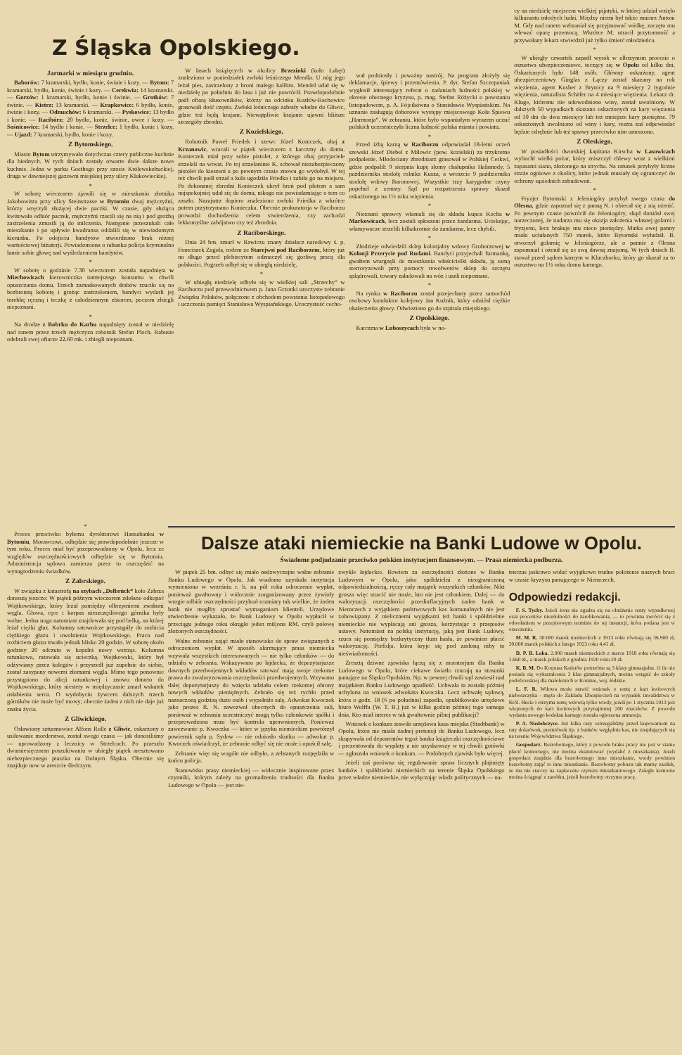Z Śląska Opolskiego.
Jarmarki w miesiącu grudniu.
Baborów: 7 kramarski, bydło, konie, świnie i kozy. — Bytom: 7 kramarski, bydło, konie, świnie i kozy. — Cerekwia: 14 kramarski. — Gorzów: 1 kramarski, bydło, konie i świnie. — Grotków: 7 świnie. — Kietrz: 13 kramarski. — Krapkowice: 6 bydło, konie, świnie i kozy. — Odmuchów: 6 kramarski. — Pyskowice: 13 bydło i konie. — Racibórz: 20 bydło, konie, świnie, owce i kozy. — Sośnicowice: 14 bydło i konie. — Strzelce: 1 bydło, konie i kozy. — Ujazd: 7 kramarski, bydło, konie i kozy.
Z Bytomskiego.
Miasto Bytom utrzymywało dotychczas cztery publiczne kuchnie dla biednych. W tych dniach zostały otwarte dwie dalsze nowe kuchnie. Jedna w parku Goethego przy szosie Królewskohuckiej, druga w dawniejszej gazowni miejskiej przy ulicy Klukowieckiej.
*
W sobotę wieczorem zjawili się w mieszkaniu złotnika Jakobowitza przy ulicy Steinstrasse w Bytomiu dwaj mężczyźni, którzy wręczyli służącej dwie paczki. W czasie, gdy służąca kwitowała odbiór paczek, mężczyźni rzucili się na nią i pod groźbą zastrzelenia zmusili ją do milczenia. Następnie przeszukali całe mieszkanie i po upływie kwadransa oddalili się w niewiadomym kierunku. Po odejściu bandytów stwierdzono brak różnej wartościowej biżuterji. Powiadomiona o rabunku policja kryminalna łamie sobie głowę nad wyśledzeniem bandytów.
*
W sobotę o godzinie 7.30 wieczorem została napadnięta w Miechowicach kierowniczka tamtejszego konsumu w chwili opuszczania domu. Trzech zamaskowanych drabów rzuciło się na bezbronną kobietę i grożąc zastrzeleniem, bandyci wydarli jej torebkę ręczną i teczkę z całodziennym zbiorem, poczem zbiegli niepoznani.
*
Na drodze z Bobrku do Karbu napadnięty został w niedzielę nad ranem przez trzech mężczyzn robotnik Stefan Ploch. Rabusie odebrali swej ofiarze 22.60 mk. i zbiegli niepoznani.
W lasach książęcych w okolicy Brzezinki (koło Łabęt) znaleziono w poniedziałek zwłoki leśniczego Mendla. U nóg jego leżał pies, zastrzelony z broni małego kalibru. Mendel udał się w niedzielę po południu do lasu i już nie powrócił. Prawdopodobnie padł ofiarą kłusowników, którzy na odcinku Kozłów-Rachowice grasowali dość często. Zwłoki leśniczego zabrały władze do Gliwic, gdzie też będą krajane. Niewątpliwie krajanie ujawni bliższe szczegóły zbrodni.
Z Kozielskiego.
Robotnik Paweł Friedek i szewc Józef Koniczek, obaj z Krzanowic, wracali w piątek wieczorem z karczmy do domu. Konieczek miał przy sobie pistolet, z którego obaj przyjaciele strzelali na wiwat. Po tej strzelaninie K. schował niezabezpieczony pistolet do kieszeni a po pewnym czasie znowu go wydobył. W tej też chwili padł strzał a kula ugodziła Friedka i zabiła go na miejscu. Po dokonanej zbrodni Konieczek ukrył broń pod płotem a sam najspokojniej udał się do domu, nikogo nie powiadamiając o tem co zaszło. Nazajutrz dopiero znaleziono zwłoki Friedka a wkrótce potem przytrzymano Konieczka. Obecnie prokuratorja w Raciborzu prowadzi dochodzenia celem stwierdzenia, czy zachodzi lekkomyślne zabójstwo czy też zbrodnia.
Z Raciborskiego.
Dnia 24 bm. zmarł w Rawiczu znany działacz narodowy ś. p. Franciszek Zagoła, rodem ze Starejwsi pod Raciborzem, który już na długo przed plebiscytem odznaczył się gorliwą pracą dla polskości. Pogrzeb odbył się w ubiegłą niedzielę.
*
W ubiegłą niedzielę odbyło się w wielkiej sali „Strzechy“ w Raciborzu pod przewodnictwem p. Jana Grzonki uroczyste zebranie Związku Polaków, połączone z obchodem powstania listopadowego i uczczenia pamięci Stanisława Wyspiańskiego. Uroczystość cecho-
wał podniosły i poważny nastrój. Na program złożyły się deklamacje, śpiewy i przemówienia. P. dyr. Stefan Szczepaniak wygłosił interesujący referat o zadaniach ludności polskiej w okresie obecnego kryzysu, p. mag. Stefan Różycki o powstaniu listopadowem, p. A. Fójcikówna o Stanisławie Wyspiańskim. Na uznanie zasługują doborowe występy miejscowego Koła Śpiewu „Harmonja“. W zebraniu, które było wspaniałym wyrazem uczuć polskich uczestniczyła liczna ludność polska miasta i powiatu.
*
Przed izbą karną w Raciborzu odpowiadał 18-letni uczeń szewski Józef Diebel z Milowic (pow. kozielski) za trzykrotne podpalenie. Młodociany zbrodniarz grasował w Polskiej Cerkwi, gdzie podpalił: 9 sierpnia kupę słomy chałupnika Halamody, 5 października stodołę rolnika Kusza, a wreszcie 9 października stodołę wdowy Baronowej. Wszystkie trzy karygodne czyny popełnił z zemsty. Sąd po rozpatrzeniu sprawy skazał oskarżonego na 1½ roku więzienia.
*
Nieznani sprawcy włamali się do składu kupca Kocha w Markowicach, lecz zostali spłoszeni przez żandarma. Uciekając, włamywacze strzelili kilkakrotnie do żandarma, lecz chybili.
*
Złodzieje odwiedzili sklep kolonjalny wdowy Groborzowej w Kolonji Przerycie pod Rudami. Bandyci przyjechali furmanką, gwałtem wtargnęli do mieszkania właścicielki składu, ją samą sterroryzowali przy pomocy rewolwerów sklep do szczętu splądrowali, towary załadowali na wóz i uszli niepoznani.
*
Na rynku w Raciborzu został przejechany przez samochód osobowy konduktor kolejowy Jan Kuźnik, który odniósł ciężkie okaleczenia głowy. Odwieziono go do szpitala miejskiego.
Z Opolskiego.
Karczma w Luboszycach była w no-
cy na niedzielę miejscem wielkiej pijatyki, w której udział wzięło kilkunastu młodych ludzi. Między niemi był także murarz Antoni M. Gdy nad ranem wzbraniał się przyjmować wódkę, zaczęto mu wlewać oparę przemocą. Wkrótce M. utracił przytomność a przywołany lekarz stwierdził już tylko śmierć młodzieńca.
*
W ubiegły czwartek zapadł wyrok w olbrzymim procesie o oszustwa ubezpieczeniowe, toczący się w Opolu od kilku dni. Oskarżonych było 148 osób. Główny oskarżony, agent ubezpieczeniowy Ginglas z Łączy został skazany na rok więzienia, agent Kusber z Brynicy na 9 miesięcy 2 tygodnie więzienia, naturalista Schäfer na 4 miesiące więzienia. Lekarz dr. Kluge, któremu nie udowodniono winy, został uwolniony. W dalszych 50 wypadkach skazano oskarżonych na kary więzienia od 10 dni do dwu miesięcy lub też mniejsze kary pieniężne. 79 oskarżonych uwolniono od winy i kary, reszta zaś odpowiadać będzie odrębnie lub też sprawy przeciwko nim umorzono.
Z Oleskiego.
W posiadłości dworskiej kapitana Kirscha w Lasowicach wybuchł wielki pożar, który zniszczył chlewy wraz z wielkimi zapasami siana, złożonego na strychu. Na ratunek przybyły liczne straże ogniowe z okolicy, które jednak musiały się ograniczyć do ochrony sąsiednich zabudowań.
*
Fryzjer Bytomski z Jeleniogóry przybył swego czasu do Olesna, gdzie zapoznał się z panną N. i obiecał się z nią ożenić. Po pewnym czasie powrócił do Jeleniogóry, skąd doniósł swej narzeczonej, że nadarza mu się okazja założenia własnej golarni i fryzjerni, lecz brakuje mu nieco pieniędzy. Matka owej panny miała uciułanych 750 marek, które Bytomski wyłudził. B. otworzył golarnię w Jeleniogórze, ale o pannie z Olesna zapomniał i ożenił się ze swą dawną znajomą. W tych dniach B. stawał przed sądem karnym w Kluczborku, który go skazał za to oszustwo na 1½ roku domu karnego.
*
Proces przeciwko byłemu dyrektorowi Hansabanku w Bytomiu, Morawcowi, odbędzie się prawdopodobnie jeszcze w tym roku. Proces miał być przeprowadzony w Opolu, lecz ze względów oszczędnościowych odbędzie się w Bytomiu. Administracja sądowa zamierza przez to oszczędzić na wynagrodzeniu świadków.
Z Zabrskiego.
W związku z katastrofą na szybach „Delbrück“ koło Zabrza donoszą jeszcze: W piątek późnym wieczorem zdołano odkopać Wojtkowskiego, który leżał pomiędzy olbrzymiemi zwałami węgla. Głowa, ręce i korpus nieszczęśliwego górnika były wolne. Jedna noga natomiast znajdowała się pod belką, na której leżał ciężki głaz. Kolumny ratownicze przystąpiły do rozbicia ciężkiego głazu i uwolnienia Wojtkowskiego. Praca nad rozbiciem głazu trwała jednak blisko 20 godzin. W sobotę około godziny 20 odczuto w kopalni nowy wstrząs. Kolumna ratunkowa, ratowała się ucieczką. Wojtkowski, który był odżywiany przez kolegów i przyszedł już zupełnie do siebie, został zasypany nowemi złomami węgla. Mimo tego ponownie przystąpiono do akcji ratunkowej i znowu dotarto do Wojtkowskiego, który niestety w międzyczasie zmarł wskutek osłabienia serca. O wydobyciu żywcem dalszych trzech górników nie może być mowy; obecnie żaden z nich nie daje już znaku życia.
Z Gliwickiego.
Osławiony szturmowiec Alfons Rolle z Gliwic, oskarżony o usiłowanie morderstwa, został swego czasu — jak donosiliśmy — uprowadzony z lecznicy w Strzelcach. Po przeszło dwumiesięcznem poszukiwaniu w ubiegły piątek aresztowano niebezpiecznego ptaszka na Dolnym Śląsku. Obecnie się znajduje now w areszcie śledczym.
Dalsze ataki niemieckie na Banki Ludowe w Opolu.
Świadome podjudzanie przeciwko polskim instytucjom finansowym. — Prasa niemiecka podburza.
W piątek 25 bm. odbyć się miało nadzwyczajne walne zebranie Banku Ludowego w Opolu. Jak wiadomo uzyskała instytucja wymieniona w wrześniu r. b. na pół roku odroczenie wypłat, ponieważ gwałtowny i widocznie zorganizowany przez żywioły wrogie odbiór oszczędności przybrał rozmiary tak wielkie, że żaden bank nie mogłby sprostać wymaganiom klienteli. Urzędowe stwierdzenie wykazało, że Bank Ludowy w Opolu wypłacił w przeciągu jednego roku okrągło jeden miljona RM. czyli połowę złożonych oszczędności.
Walne zebranie zająć miało stanowisko do spraw związanych z odroczeniem wypłat. W sposób alarmujący prasa niemiecka wzywała wszystkich interesowanych — nie tylko członków — do udziału w zebraniu. Wskazywano po łajdacku, że depozytarjusze dawnych przedwojennych wkładów ratować mają swoje rzekome prawa do zwaloryzowania oszczędności przedwojennych. Wzywano dalej depozytarjuszy do wzięcia udziału celem rzekomej obrony nowych wkładów pieniężnych. Zebrało się też rychło przed naznaczoną godziną dużo osób i wypełniło salę. Adwokat Kwoczek jako prezes R. N. zawezwał obecnych do opuszczenia sali, ponieważ w zebraniu uczestniczyć mogą tylko członkowie spółki i przeprowadzona musi być kontrola uprawnionych. Ponieważ zawezwanie p. Kwoczka — które w języku niemieckim powtórzył powiernik sądu p. Sydow — nie odniosło skutku — adwokat p. Kwoczek oświadczył, że zebranie odbyć się nie może i opuścił salę.
Zebranie więc się wogóle nie odbyło, a zebranych rozpędziła w końcu policja.
Stanowisko prasy niemieckiej — widocznie inspirowane przez czynniki, którym zależy na gromadzeniu trudności dla Banku Ludowego w Opolu — jest nie-
zwykle łajdackie. Bowiem za oszczędności złożone w Banku Ludowym w Opolu, jako spółdzielni z nieograniczoną odpowiedzialnością, ręczy cały majątek wszystkich członków. Nikt grosza więc stracić nie może, kto nie jest członkiem. Dalej — do waloryzacji oszczędności przedinflacyjnych żaden bank w Niemczech z wyjątkiem państwowych kas komunalnych nie jest zobowiązany. Z nielicznemi wyjątkami też banki i spółdzielnie niemieckie nie wypłacają ani grosza, korzystając z przepisów ustawy. Natomiast na polską instytucję, jaką jest Bank Ludowy, rzuca się pomiędzy bezkrytyczny tłum hasła, że powinien płacić waloryzację. Perfidja, która kryje się pod zasłoną niby to nieświadomości.
Zresztą dziwne zjawiska łączą się z moratorjum dla Banku Ludowego w Opolu, które ciekawe światło rzucają na stosunki panujące na Śląsku Opolskim. Np. w pewnej chwili sąd zawiesił nad majątkiem Banku Ludowego upadłość. Uchwała ta została później uchylona na wniosek adwokata Kwoczka. Lecz uchwałę sądową, która o godz. 18 (6 po południu) zapadła, opublikowało urzędowe biuro Wolffa (W. T. B.) już w kilka godzin później tego samego dnia. Kto miał interes w tak gwałtownie pilnej publikacji?
Wniosek o konkurs stawiła urzędowa kasa miejska (Stadtbank) w Opolu, która nie miała żadnej pretensji do Banku Ludowego, lecz skupywała od deponentów tegoż banku książeczki oszczędnościowe i prezentowała do wypłaty a nie uzyskawszy w tej chwili gotówki — zgłaszała wniosek o konkurs. — Podobnych zjawisk było więcej.
Jeżeli zaś porówna się regulowanie spraw licznych plajtnięty banków i spółdzielni niemieckich na terenie Śląska Opolskiego przez władze niemieckie, nie wyłączając władz politycznych — na-
tenczas jaskrawo widać wyjątkowo trudne położenie naszych braci w czasie kryzysu panującego w Niemczech.
Odpowiedzi redakcji.
F. S. Tychy. Jeżeli żona nie zgadza się na obniżenie renty wypadkowej oraz procentów niezdolności do zarobkowania, — to powinna zwrócić się z odwołaniem w przepisowym terminie do tej instancji, która podana jest w orzeczeniu.
M. M. R. 30.000 marek niemieckich z 1913 roku równają się 36.900 zł, 30.000 marek polskich z lutego 1923 roku 4,41 zł.
D. P. B. Łaka. 2.000 marek niemieckich z marca 1918 roku równają się 1.660 zł., a marek polskich z grudnia 1920 roku 20 zł.
K. B. M. Do Korpusu Kadetów potrzebne są 3 klasy gimnazjalne. O ile nie posiada się wykształcenia 3 klas gimnazjalnych, można wstąpić do szkoły podoficerskiej dla małoletnich w Koninie, woj. łódzkie.
L. F. R. Wdowa może stawić wniosek o rentę z kart kwitowych nieboszczyka - męża do Zakładu Ubezpieczeń na wypadek inwalidztwa w Król. Hucie i otrzyma rentę wdowią tylko wtedy, jeżeli po 1 stycznia 1913 jest wlepionych do kart kwitowych przynajmniej 200 znaczków. Z powodu wydania nowego kodeksu karnego została ogłoszona amnestja.
P. A. Niedobczyce. Już kilka razy ostrzegaliśmy przed kupowaniem na raty dolarówek, premiówek itp. z banków względnie kas, nie znajdujących się na terenie Województwa Śląskiego.
Gospodarz. Bezrobotnego, który z powodu braku pracy nie jest w stanie płacić komornego, nie można eksmitować (wydalić z mieszkania). Jeżeli gospodarz znajdzie dla bezrobotnego inne mieszkanie, wtedy powinien bezrobotny zająć to inne mieszkanie. Bezrobotny pobiera tak marny zasiłek, że mu nie starczy na zapłacenie czynszu mieszkaniowego. Zaległe komorne można ściągnąć z zarobku, jeżeli bezrobotny otrzyma pracę.